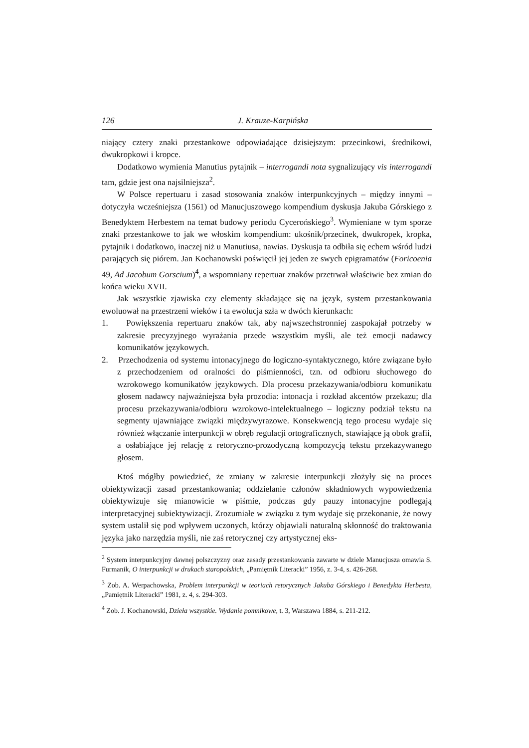126 J. Krauze-Karpińska
niający cztery znaki przestankowe odpowiadające dzisiejszym: przecinkowi, średnikowi, dwukropkowi i kropce.
Dodatkowo wymienia Manutius pytajnik – interrogandi nota sygnalizujący vis interrogandi tam, gdzie jest ona najsilniejsza<sup>2</sup>.
W Polsce repertuaru i zasad stosowania znaków interpunkcyjnych – między innymi – dotyczyła wcześniejsza (1561) od Manucjuszowego kompendium dyskusja Jakuba Górskiego z Benedyktem Herbestem na temat budowy periodu Cycerońskiego<sup>3</sup>. Wymieniane w tym sporze znaki przestankowe to jak we włoskim kompendium: ukośnik/przecinek, dwukropek, kropka, pytajnik i dodatkowo, inaczej niż u Manutiusa, nawias. Dyskusja ta odbiła się echem wśród ludzi parających się piórem. Jan Kochanowski poświęcił jej jeden ze swych epigramatów (Foricoenia 49, Ad Jacobum Gorscium)<sup>4</sup>, a wspomniany repertuar znaków przetrwał właściwie bez zmian do końca wieku XVII.
Jak wszystkie zjawiska czy elementy składające się na język, system przestankowania ewoluował na przestrzeni wieków i ta ewolucja szła w dwóch kierunkach:
1. Powiększenia repertuaru znaków tak, aby najwszechstronniej zaspokajał potrzeby w zakresie precyzyjnego wyrażania przede wszystkim myśli, ale też emocji nadawcy komunikatów językowych.
2. Przechodzenia od systemu intonacyjnego do logiczno-syntaktycznego, które związane było z przechodzeniem od oralności do piśmienności, tzn. od odbioru słuchowego do wzrokowego komunikatów językowych. Dla procesu przekazywania/odbioru komunikatu głosem nadawcy najważniejsza była prozodia: intonacja i rozkład akcentów przekazu; dla procesu przekazywania/odbioru wzrokowo-intelektualnego – logiczny podział tekstu na segmenty ujawniające związki międzywyrazowe. Konsekwencją tego procesu wydaje się również włączanie interpunkcji w obręb regulacji ortograficznych, stawiające ją obok grafii, a osłabiające jej relację z retoryczno-prozodyczną kompozycją tekstu przekazywanego głosem.
Ktoś mógłby powiedzieć, że zmiany w zakresie interpunkcji złożyły się na proces obiektywizacji zasad przestankowania; oddzielanie członów składniowych wypowiedzenia obiektywizuje się mianowicie w piśmie, podczas gdy pauzy intonacyjne podlegają interpretacyjnej subiektywizacji. Zrozumiałe w związku z tym wydaje się przekonanie, że nowy system ustalił się pod wpływem uczonych, którzy objawiali naturalną skłonność do traktowania języka jako narzędzia myśli, nie zaś retorycznej czy artystycznej eks-
<sup>2</sup> System interpunkcyjny dawnej polszczyzny oraz zasady przestankowania zawarte w dziele Manucjusza omawia S. Furmanik, O interpunkcji w drukach staropolskich, „Pamiętnik Literacki” 1956, z. 3-4, s. 426-268.
<sup>3</sup> Zob. A. Werpachowska, Problem interpunkcji w teoriach retorycznych Jakuba Górskiego i Benedykta Herbesta, „Pamiętnik Literacki” 1981, z. 4, s. 294-303.
<sup>4</sup> Zob. J. Kochanowski, Dzieła wszystkie. Wydanie pomnikowe, t. 3, Warszawa 1884, s. 211-212.